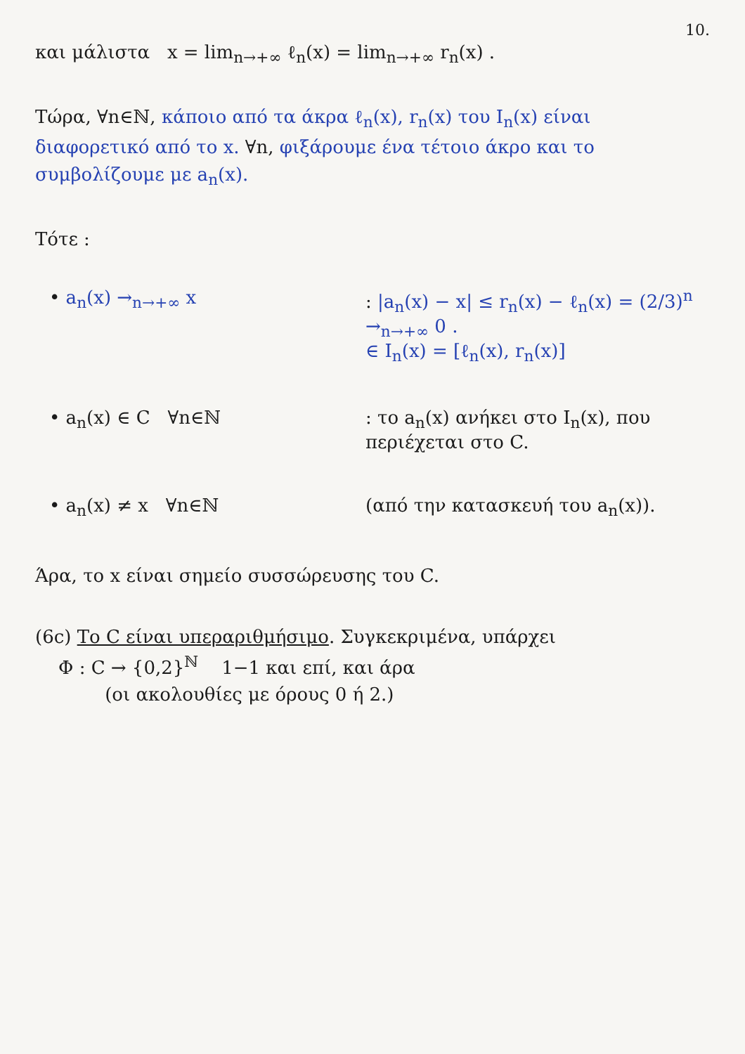10.
και μάλιστα x = lim<sub>n→+∞</sub> ℓ<sub>n</sub>(x) = lim<sub>n→+∞</sub> r<sub>n</sub>(x) .
Τώρα, ∀n∈ℕ, κάποιο από τα άκρα ℓ<sub>n</sub>(x), r<sub>n</sub>(x) του I<sub>n</sub>(x) είναι διαφορετικό από το x. ∀n, φιξάρουμε ένα τέτοιο άκρο και το συμβολίζουμε με a<sub>n</sub>(x).
Τότε :
• a<sub>n</sub>(x) →<sub>n→+∞</sub> x : |a<sub>n</sub>(x) − x| ≤ r<sub>n</sub>(x) − ℓ<sub>n</sub>(x) = (2/3)<sup>n</sup> →<sub>n→+∞</sub> 0 .
∈ I<sub>n</sub>(x) = [ℓ<sub>n</sub>(x), r<sub>n</sub>(x)]
• a<sub>n</sub>(x) ∈ C ∀n∈ℕ : το a<sub>n</sub>(x) ανήκει στο I<sub>n</sub>(x), που περιέχεται στο C.
• a<sub>n</sub>(x) ≠ x ∀n∈ℕ (από την κατασκευή του a<sub>n</sub>(x)).
Άρα, το x είναι σημείο συσσώρευσης του C.
(6c) Το C είναι υπεραριθμήσιμο. Συγκεκριμένα, υπάρχει
Φ : C → {0,2}<sup>ℕ</sup> 1−1 και επί, και άρα
(οι ακολουθίες με όρους 0 ή 2.)